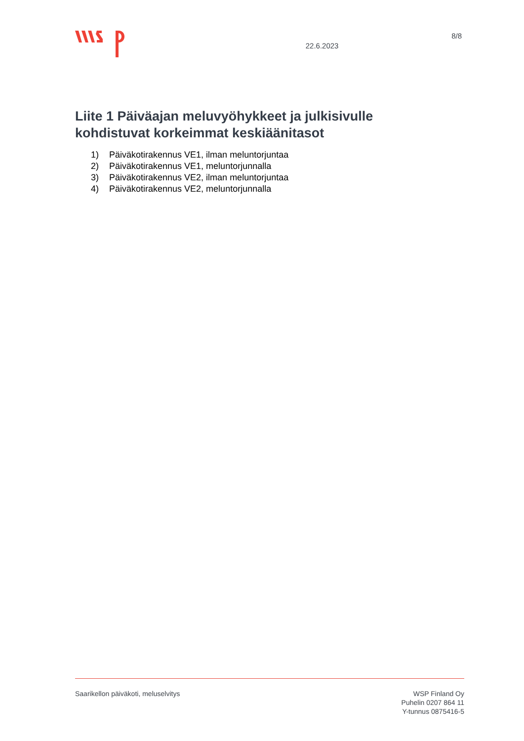22.6.2023
8/8
Liite 1 Päiväajan meluvyöhykkeet ja julkisivulle kohdistuvat korkeimmat keskiäänitasot
1) Päiväkotirakennus VE1, ilman meluntorjuntaa
2) Päiväkotirakennus VE1, meluntorjunnalla
3) Päiväkotirakennus VE2, ilman meluntorjuntaa
4) Päiväkotirakennus VE2, meluntorjunnalla
Saarikellon päiväkoti, meluselvitys
WSP Finland Oy
Puhelin 0207 864 11
Y-tunnus 0875416-5